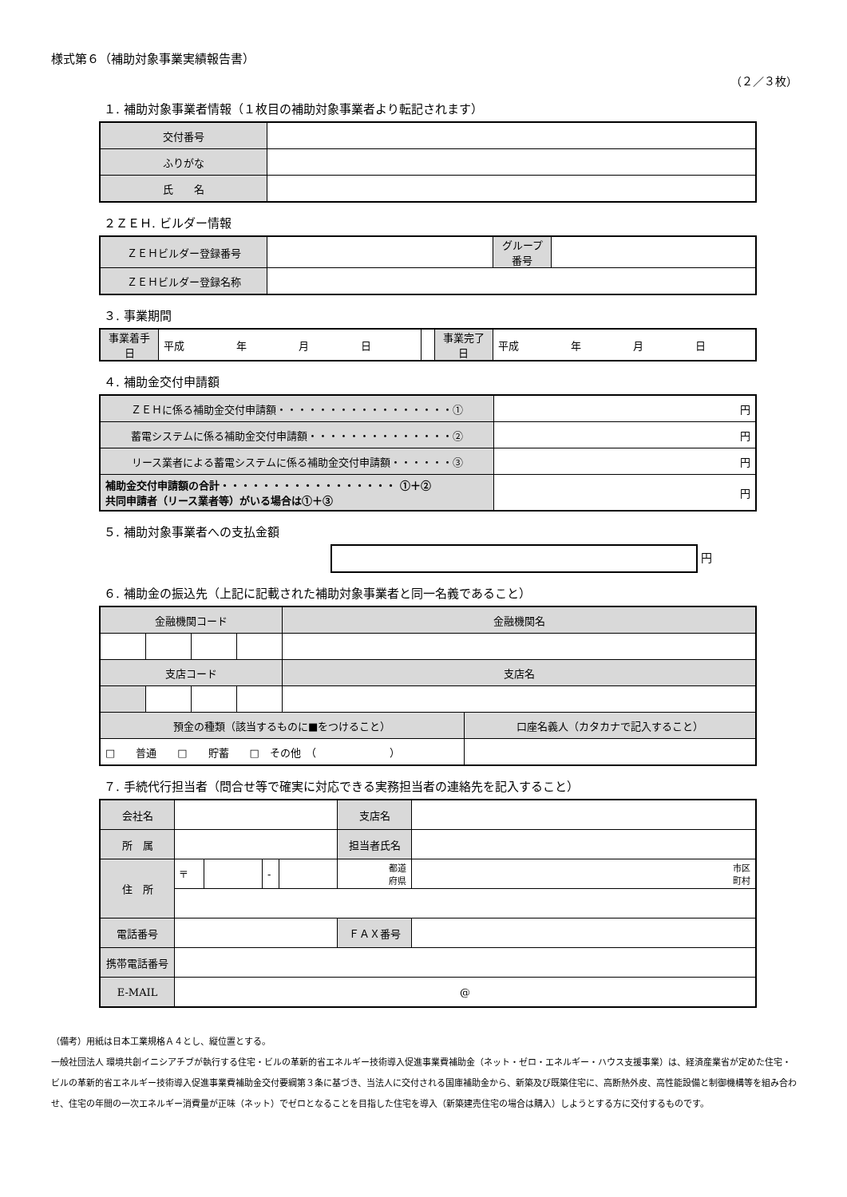様式第６（補助対象事業実績報告書）
（２／３枚）
１. 補助対象事業者情報（１枚目の補助対象事業者より転記されます）
| 交付番号 | |
| ふりがな | |
| 氏 名 | |
２ＺＥＨ. ビルダー情報
| ＺＥＨビルダー登録番号 | | グループ 番号 | |
| ＺＥＨビルダー登録名称 | | | |
３. 事業期間
| 事業着手日 | 平成 年 月 日 | | 事業完了日 | 平成 年 月 日 |
４. 補助金交付申請額
| ＺＥＨに係る補助金交付申請額・・・・・・・・・・・・・・・・・① | 円 |
| 蓄電システムに係る補助金交付申請額・・・・・・・・・・・・・・② | 円 |
| リース業者による蓄電システムに係る補助金交付申請額・・・・・・③ | 円 |
| 補助金交付申請額の合計・・・・・・・・・・・・・・・・・ ①＋② 共同申請者（リース業者等）がいる場合は①＋③ | 円 |
５. 補助対象事業者への支払金額
円
６. 補助金の振込先（上記に記載された補助対象事業者と同一名義であること）
| 金融機関コード | | | | 金融機関名 | |
| 支店コード | | | | 支店名 | |
| 預金の種類（該当するものに■をつけること） | | | | | 口座名義人（カタカナで記入すること） |
| □ 普通 □ 貯蓄 □ その他 （ ） | | | | | |
７. 手続代行担当者（問合せ等で確実に対応できる実務担当者の連絡先を記入すること）
| 会社名 | | | | | 支店名 | |
| 所 属 | | | | | 担当者氏名 | |
| 住 所 | 〒 | | - | | 都道 府県 | 市区 町村 |
| 電話番号 | | | | | ＦＡＸ番号 | |
| 携帯電話番号 | | | | | | |
| E-MAIL | @ | | | | | |
（備考）用紙は日本工業規格Ａ４とし、縦位置とする。
一般社団法人 環境共創イニシアチブが執行する住宅・ビルの革新的省エネルギー技術導入促進事業費補助金（ネット・ゼロ・エネルギー・ハウス支援事業）は、経済産業省が定めた住宅・ビルの革新的省エネルギー技術導入促進事業費補助金交付要綱第３条に基づき、当法人に交付される国庫補助金から、新築及び既築住宅に、高断熱外皮、高性能設備と制御機構等を組み合わせ、住宅の年間の一次エネルギー消費量が正味（ネット）でゼロとなることを目指した住宅を導入（新築建売住宅の場合は購入）しようとする方に交付するものです。